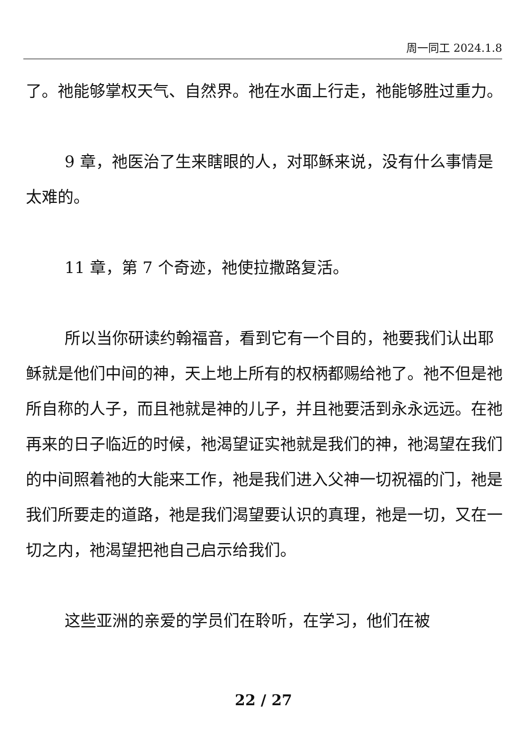周一同工 2024.1.8
了。祂能够掌权天气、自然界。祂在水面上行走，祂能够胜过重力。
9 章，祂医治了生来瞎眼的人，对耶稣来说，没有什么事情是太难的。
11 章，第 7 个奇迹，祂使拉撒路复活。
所以当你研读约翰福音，看到它有一个目的，祂要我们认出耶稣就是他们中间的神，天上地上所有的权柄都赐给祂了。祂不但是祂所自称的人子，而且祂就是神的儿子，并且祂要活到永永远远。在祂再来的日子临近的时候，祂渴望证实祂就是我们的神，祂渴望在我们的中间照着祂的大能来工作，祂是我们进入父神一切祝福的门，祂是我们所要走的道路，祂是我们渴望要认识的真理，祂是一切，又在一切之内，祂渴望把祂自己启示给我们。
这些亚洲的亲爱的学员们在聆听，在学习，他们在被
22 / 27